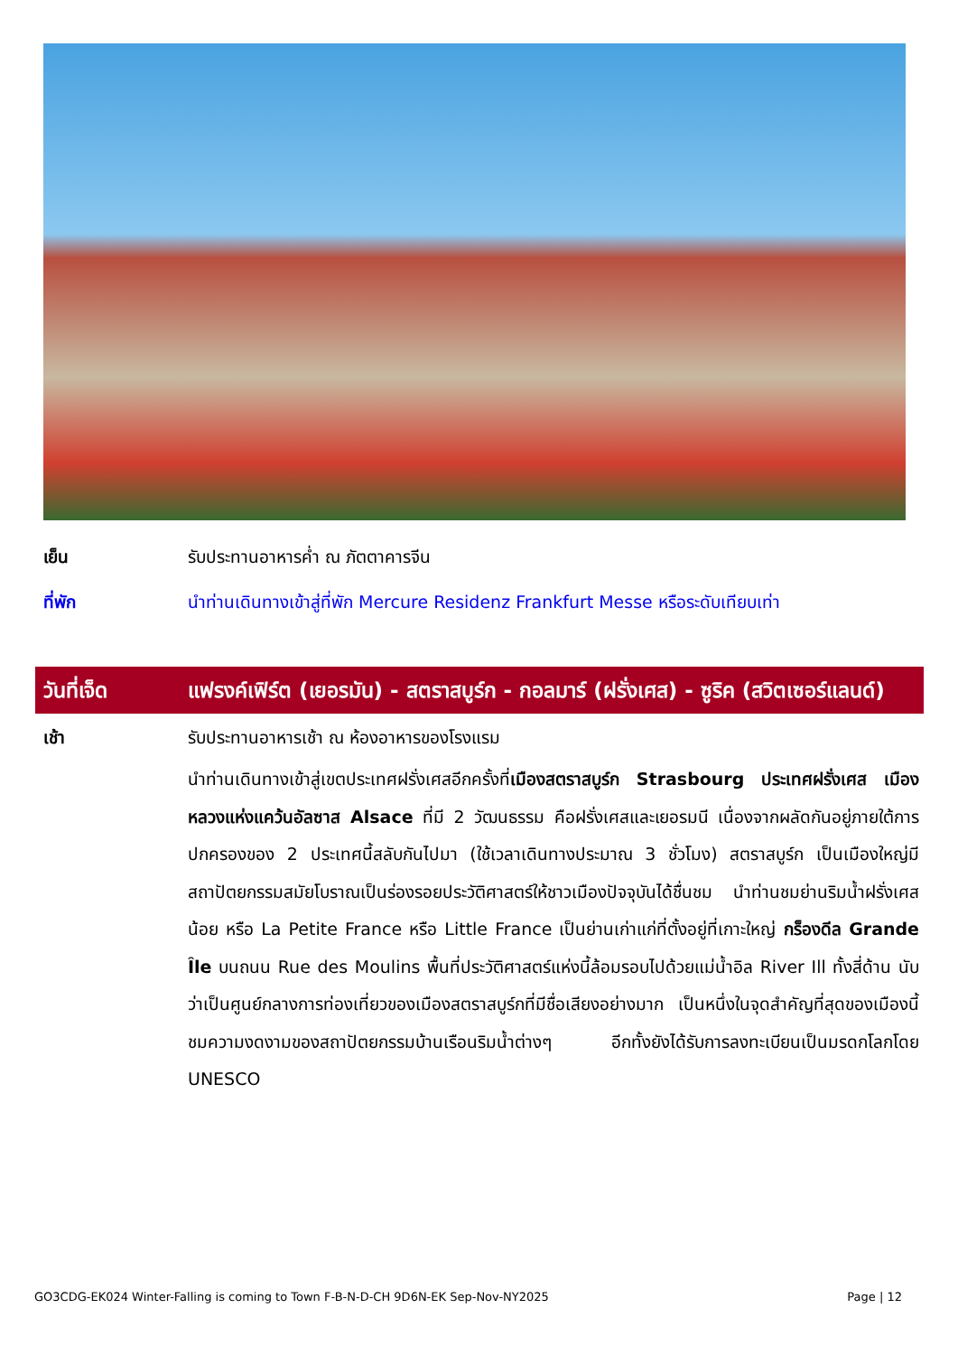เย็น รับประทานอาหารค่ำ ณ ภัตตาคารจีน
ที่พัก นำท่านเดินทางเข้าสู่ที่พัก Mercure Residenz Frankfurt Messe หรือระดับเทียบเท่า
วันที่เจ็ด แฟรงค์เฟิร์ต (เยอรมัน) - สตราสบูร์ก - กอลมาร์ (ฝรั่งเศส) - ซูริค (สวิตเซอร์แลนด์)
เช้า รับประทานอาหารเช้า ณ ห้องอาหารของโรงแรม
นำท่านเดินทางเข้าสู่เขตประเทศฝรั่งเศสอีกครั้งที่เมืองสตราสบูร์ก Strasbourg ประเทศฝรั่งเศส เมืองหลวงแห่งแคว้นอัลซาส Alsace ที่มี 2 วัฒนธรรม คือฝรั่งเศสและเยอรมนี เนื่องจากผลัดกันอยู่ภายใต้การปกครองของ 2 ประเทศนี้สลับกันไปมา (ใช้เวลาเดินทางประมาณ 3 ชั่วโมง) สตราสบูร์ก เป็นเมืองใหญ่มีสถาปัตยกรรมสมัยโบราณเป็นร่องรอยประวัติศาสตร์ให้ชาวเมืองปัจจุบันได้ชื่นชม นำท่านชมย่านริมน้ำฝรั่งเศสน้อย หรือ La Petite France หรือ Little France เป็นย่านเก่าแก่ที่ตั้งอยู่ที่เกาะใหญ่ กร็องดีล Grande Île บนถนน Rue des Moulins พื้นที่ประวัติศาสตร์แห่งนี้ล้อมรอบไปด้วยแม่น้ำอิล River Ill ทั้งสี่ด้าน นับว่าเป็นศูนย์กลางการท่องเที่ยวของเมืองสตราสบูร์กที่มีชื่อเสียงอย่างมาก เป็นหนึ่งในจุดสำคัญที่สุดของเมืองนี้ ชมความงดงามของสถาปัตยกรรมบ้านเรือนริมน้ำต่างๆ อีกทั้งยังได้รับการลงทะเบียนเป็นมรดกโลกโดย UNESCO
GO3CDG-EK024 Winter-Falling is coming to Town F-B-N-D-CH 9D6N-EK Sep-Nov-NY2025 Page | 12